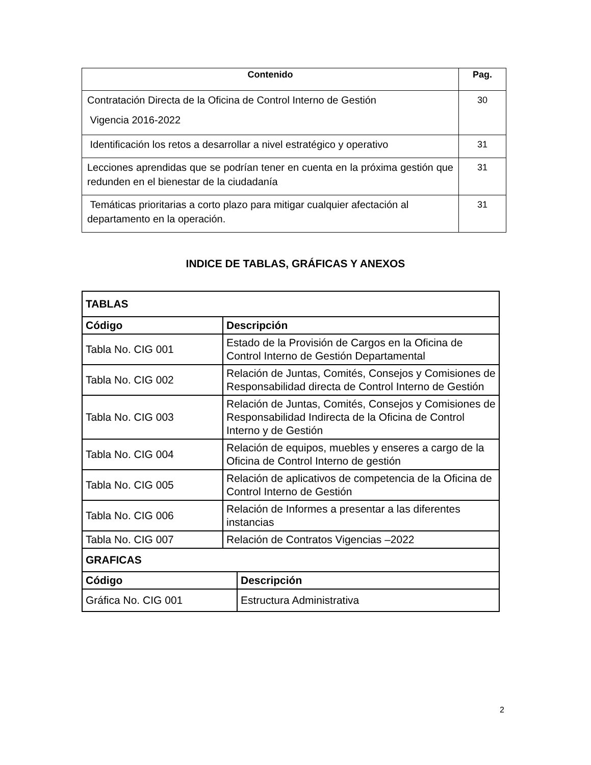| Contenido | Pag. |
| --- | --- |
| Contratación Directa de la Oficina de Control Interno de Gestión Vigencia 2016-2022 | 30 |
| Identificación los retos a desarrollar a nivel estratégico y operativo | 31 |
| Lecciones aprendidas que se podrían tener en cuenta en la próxima gestión que redunden en el bienestar de la ciudadanía | 31 |
| Temáticas prioritarias a corto plazo para mitigar cualquier afectación al departamento en la operación. | 31 |
INDICE DE TABLAS, GRÁFICAS Y ANEXOS
| TABLAS | | |
| Código | Descripción | |
| Tabla No. CIG 001 | Estado de la Provisión de Cargos en la Oficina de Control Interno de Gestión Departamental | |
| Tabla No. CIG 002 | Relación de Juntas, Comités, Consejos y Comisiones de Responsabilidad directa de Control Interno de Gestión | |
| Tabla No. CIG 003 | Relación de Juntas, Comités, Consejos y Comisiones de Responsabilidad Indirecta de la Oficina de Control Interno y de Gestión | |
| Tabla No. CIG 004 | Relación de equipos, muebles y enseres a cargo de la Oficina de Control Interno de gestión | |
| Tabla No. CIG 005 | Relación de aplicativos de competencia de la Oficina de Control Interno de Gestión | |
| Tabla No. CIG 006 | Relación de Informes a presentar a las diferentes instancias | |
| Tabla No. CIG 007 | Relación de Contratos Vigencias –2022 | |
| GRAFICAS | | |
| Código | | Descripción |
| Gráfica No. CIG 001 | | Estructura Administrativa |
2